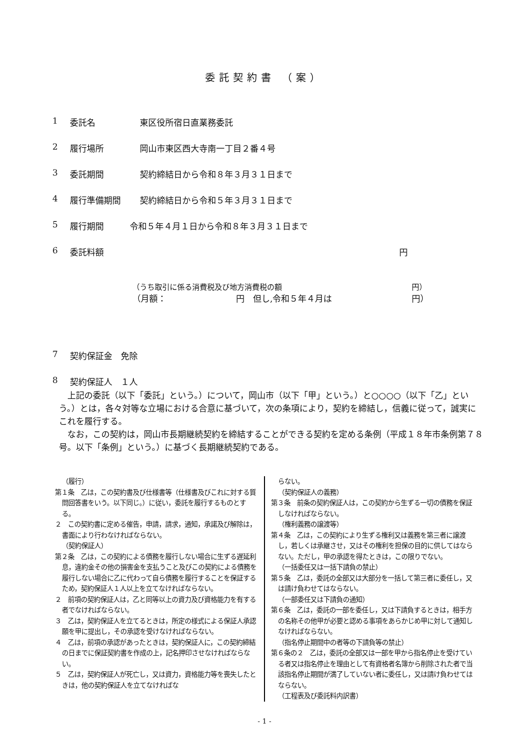委託契約書 （案）
1 委託名 東区役所宿日直業務委託
2 履行場所 岡山市東区西大寺南一丁目２番４号
3 委託期間 契約締結日から令和８年３月３１日まで
4 履行準備期間 契約締結日から令和５年３月３１日まで
5 履行期間 令和５年４月１日から令和８年３月３１日まで
6 委託料額 円
（うち取引に係る消費税及び地方消費税の額 円）
（月額： 円　但し,令和５年４月は 円）
7 契約保証金　免除
8 契約保証人　１人
上記の委託（以下「委託」という。）について，岡山市（以下「甲」という。）と○○○○（以下「乙」という。）とは，各々対等な立場における合意に基づいて，次の条項により，契約を締結し，信義に従って，誠実にこれを履行する。
なお，この契約は，岡山市長期継続契約を締結することができる契約を定める条例（平成１８年市条例第７８号。以下「条例」という。）に基づく長期継続契約である。
（履行）
第１条　乙は，この契約書及び仕様書等（仕様書及びこれに対する質問回答書をいう。以下同じ。）に従い，委託を履行するものとする。
２　この契約書に定める催告，申請，請求，通知，承諾及び解除は，書面により行わなければならない。
（契約保証人）
第２条　乙は，この契約による債務を履行しない場合に生ずる遅延利息，違約金その他の損害金を支払うこと及びこの契約による債務を履行しない場合に乙に代わって自ら債務を履行することを保証するため，契約保証人１人以上を立てなければならない。
２　前項の契約保証人は，乙と同等以上の資力及び資格能力を有する者でなければならない。
３　乙は，契約保証人を立てるときは，所定の様式による保証人承認願を甲に提出し，その承認を受けなければならない。
４　乙は，前項の承認があったときは，契約保証人に，この契約締結の日までに保証契約書を作成の上，記名押印させなければならない。
５　乙は，契約保証人が死亡し，又は資力，資格能力等を喪失したときは，他の契約保証人を立てなければな
らない。
（契約保証人の義務）
第３条　前条の契約保証人は，この契約から生ずる一切の債務を保証しなければならない。
（権利義務の譲渡等）
第４条　乙は，この契約により生ずる権利又は義務を第三者に譲渡し，若しくは承継させ，又はその権利を担保の目的に供してはならない。ただし，甲の承認を得たときは，この限りでない。
（一括委任又は一括下請負の禁止）
第５条　乙は，委託の全部又は大部分を一括して第三者に委任し，又は請け負わせてはならない。
（一部委任又は下請負の通知）
第６条　乙は，委託の一部を委任し，又は下請負するときは，相手方の名称その他甲が必要と認める事項をあらかじめ甲に対して通知しなければならない。
（指名停止期間中の者等の下請負等の禁止）
第６条の２　乙は，委託の全部又は一部を甲から指名停止を受けている者又は指名停止を理由として有資格者名簿から削除された者で当該指名停止期間が満了していない者に委任し，又は請け負わせてはならない。
（工程表及び委託料内訳書）
- 1 -